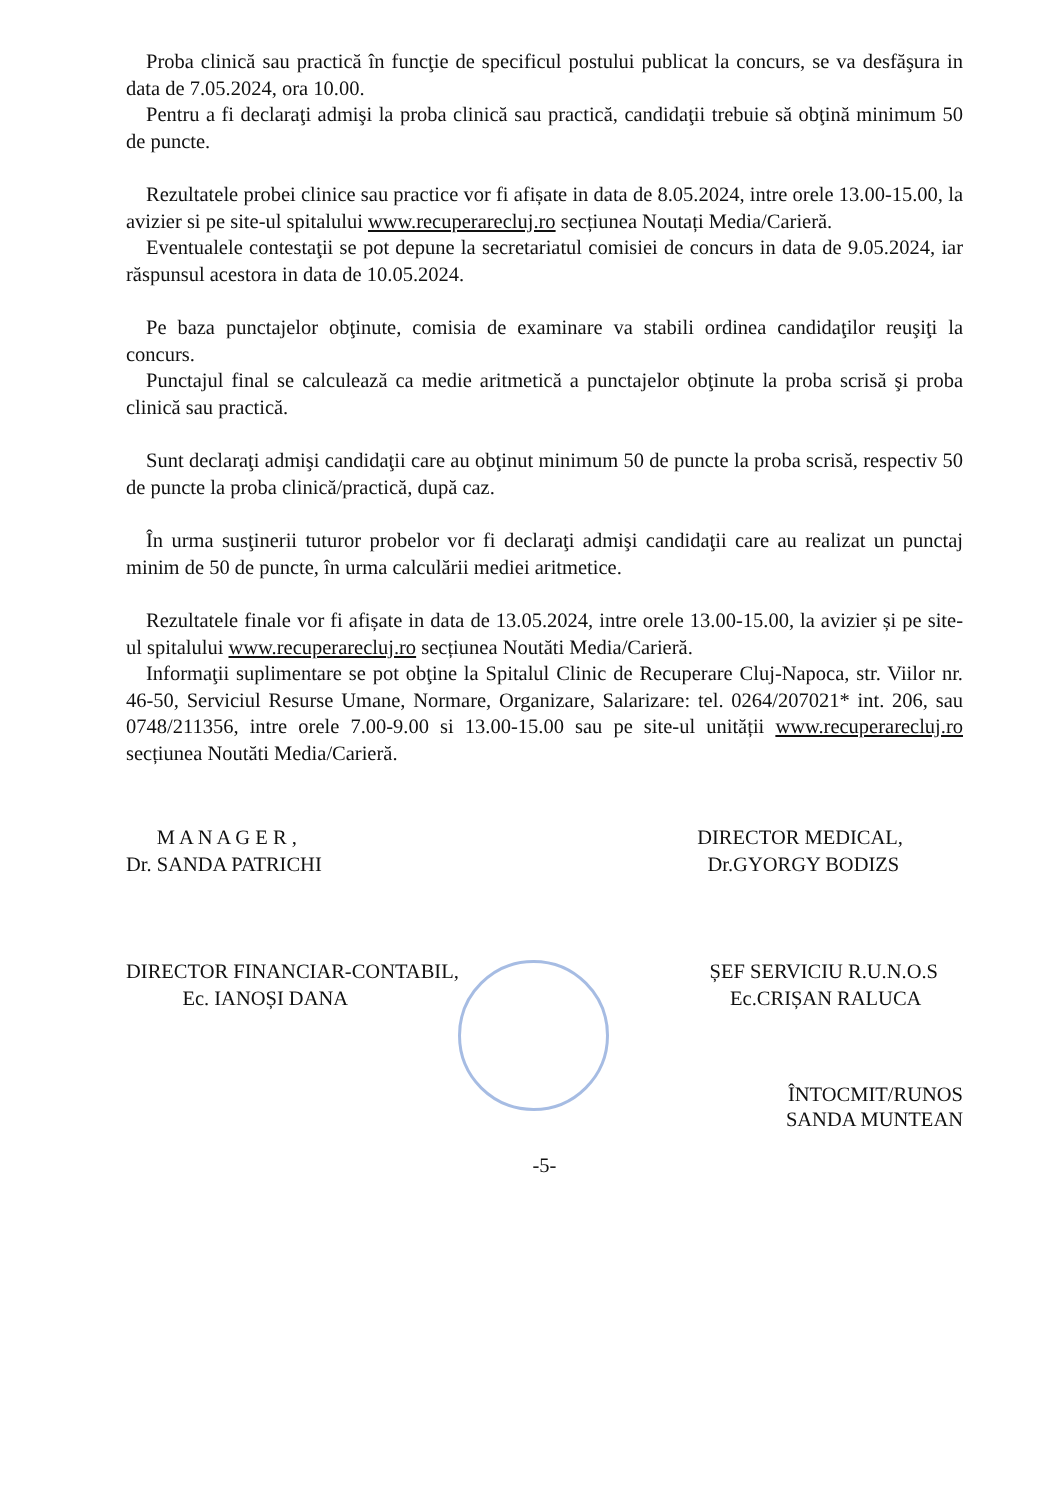Proba clinică sau practică în funcţie de specificul postului publicat la concurs, se va desfăşura in data de 7.05.2024, ora 10.00.
Pentru a fi declaraţi admişi la proba clinică sau practică, candidaţii trebuie să obţină minimum 50 de puncte.
Rezultatele probei clinice sau practice vor fi afișate in data de 8.05.2024, intre orele 13.00-15.00, la avizier si pe site-ul spitalului www.recuperarecluj.ro secțiunea Noutați Media/Carieră.
Eventualele contestaţii se pot depune la secretariatul comisiei de concurs in data de 9.05.2024, iar răspunsul acestora in data de 10.05.2024.
Pe baza punctajelor obţinute, comisia de examinare va stabili ordinea candidaţilor reuşiţi la concurs.
Punctajul final se calculează ca medie aritmetică a punctajelor obţinute la proba scrisă şi proba clinică sau practică.
Sunt declaraţi admişi candidaţii care au obţinut minimum 50 de puncte la proba scrisă, respectiv 50 de puncte la proba clinică/practică, după caz.
În urma susţinerii tuturor probelor vor fi declaraţi admişi candidaţii care au realizat un punctaj minim de 50 de puncte, în urma calculării mediei aritmetice.
Rezultatele finale vor fi afișate in data de 13.05.2024, intre orele 13.00-15.00, la avizier și pe site-ul spitalului www.recuperarecluj.ro secțiunea Noutăti Media/Carieră.
Informaţii suplimentare se pot obţine la Spitalul Clinic de Recuperare Cluj-Napoca, str. Viilor nr. 46-50, Serviciul Resurse Umane, Normare, Organizare, Salarizare: tel. 0264/207021* int. 206, sau 0748/211356, intre orele 7.00-9.00 si 13.00-15.00 sau pe site-ul unității www.recuperarecluj.ro secțiunea Noutăti Media/Carieră.
M A N A G E R ,
Dr. SANDA PATRICHI
DIRECTOR MEDICAL,
Dr.GYORGY BODIZS
DIRECTOR FINANCIAR-CONTABIL,
Ec. IANOȘI DANA
ȘEF SERVICIU R.U.N.O.S
Ec.CRIȘAN RALUCA
ÎNTOCMIT/RUNOS
SANDA MUNTEAN
-5-